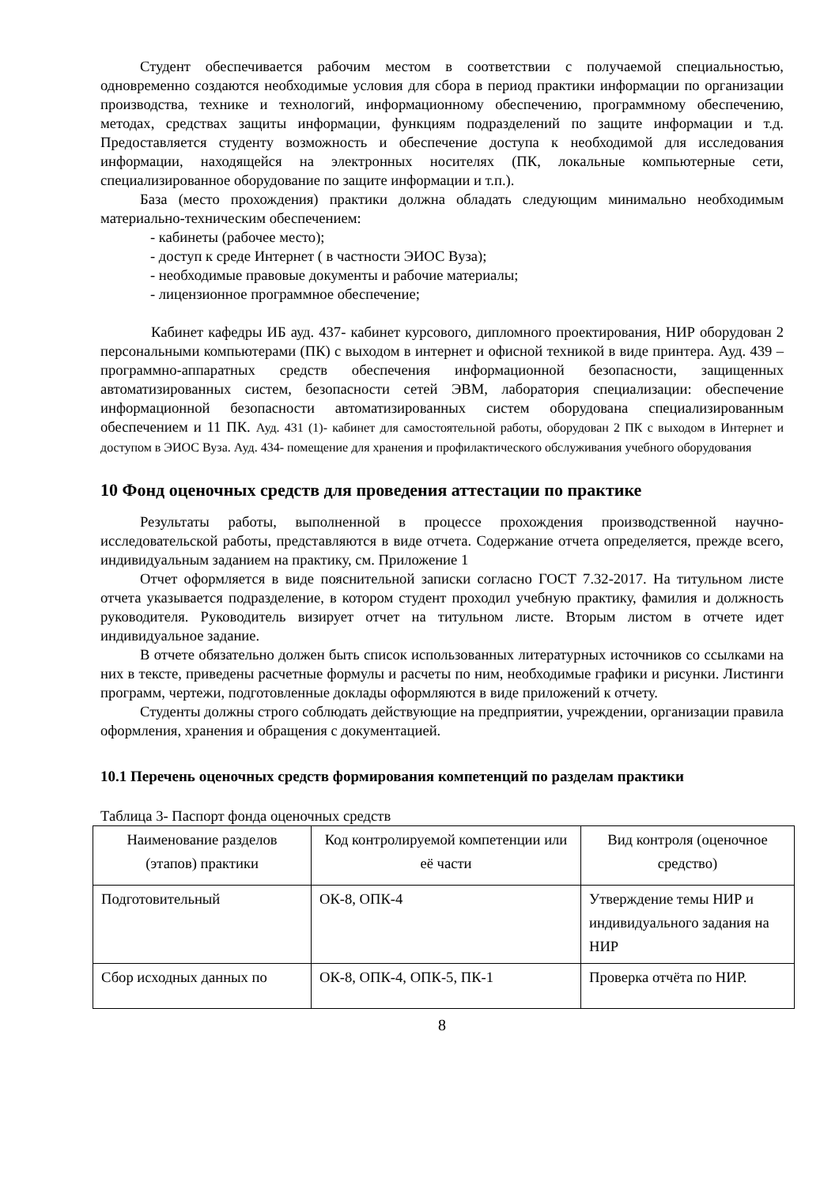Студент обеспечивается рабочим местом в соответствии с получаемой специальностью, одновременно создаются необходимые условия для сбора в период практики информации по организации производства, технике и технологий, информационному обеспечению, программному обеспечению, методах, средствах защиты информации, функциям подразделений по защите информации и т.д. Предоставляется студенту возможность и обеспечение доступа к необходимой для исследования информации, находящейся на электронных носителях (ПК, локальные компьютерные сети, специализированное оборудование по защите информации и т.п.).
База (место прохождения) практики должна обладать следующим минимально необходимым материально-техническим обеспечением:
- кабинеты (рабочее место);
- доступ к среде Интернет ( в частности ЭИОС Вуза);
- необходимые правовые документы и рабочие материалы;
- лицензионное программное обеспечение;
Кабинет кафедры ИБ ауд. 437- кабинет курсового, дипломного проектирования, НИР оборудован 2 персональными компьютерами (ПК) с выходом в интернет и офисной техникой в виде принтера. Ауд. 439 –программно-аппаратных средств обеспечения информационной безопасности, защищенных автоматизированных систем, безопасности сетей ЭВМ, лаборатория специализации: обеспечение информационной безопасности автоматизированных систем оборудована специализированным обеспечением и 11 ПК. Ауд. 431 (1)- кабинет для самостоятельной работы, оборудован 2 ПК с выходом в Интернет и доступом в ЭИОС Вуза. Ауд. 434- помещение для хранения и профилактического обслуживания учебного оборудования
10 Фонд оценочных средств для проведения аттестации по практике
Результаты работы, выполненной в процессе прохождения производственной научно-исследовательской работы, представляются в виде отчета. Содержание отчета определяется, прежде всего, индивидуальным заданием на практику, см. Приложение 1
Отчет оформляется в виде пояснительной записки согласно ГОСТ 7.32-2017. На титульном листе отчета указывается подразделение, в котором студент проходил учебную практику, фамилия и должность руководителя. Руководитель визирует отчет на титульном листе. Вторым листом в отчете идет индивидуальное задание.
В отчете обязательно должен быть список использованных литературных источников со ссылками на них в тексте, приведены расчетные формулы и расчеты по ним, необходимые графики и рисунки. Листинги программ, чертежи, подготовленные доклады оформляются в виде приложений к отчету.
Студенты должны строго соблюдать действующие на предприятии, учреждении, организации правила оформления, хранения и обращения с документацией.
10.1 Перечень оценочных средств формирования компетенций по разделам практики
Таблица 3- Паспорт фонда оценочных средств
| Наименование разделов (этапов) практики | Код контролируемой компетенции или её части | Вид контроля (оценочное средство) |
| Подготовительный | ОК-8, ОПК-4 | Утверждение темы НИР и индивидуального задания на НИР |
| Сбор исходных данных по | ОК-8, ОПК-4, ОПК-5, ПК-1 | Проверка отчёта по НИР. |
8